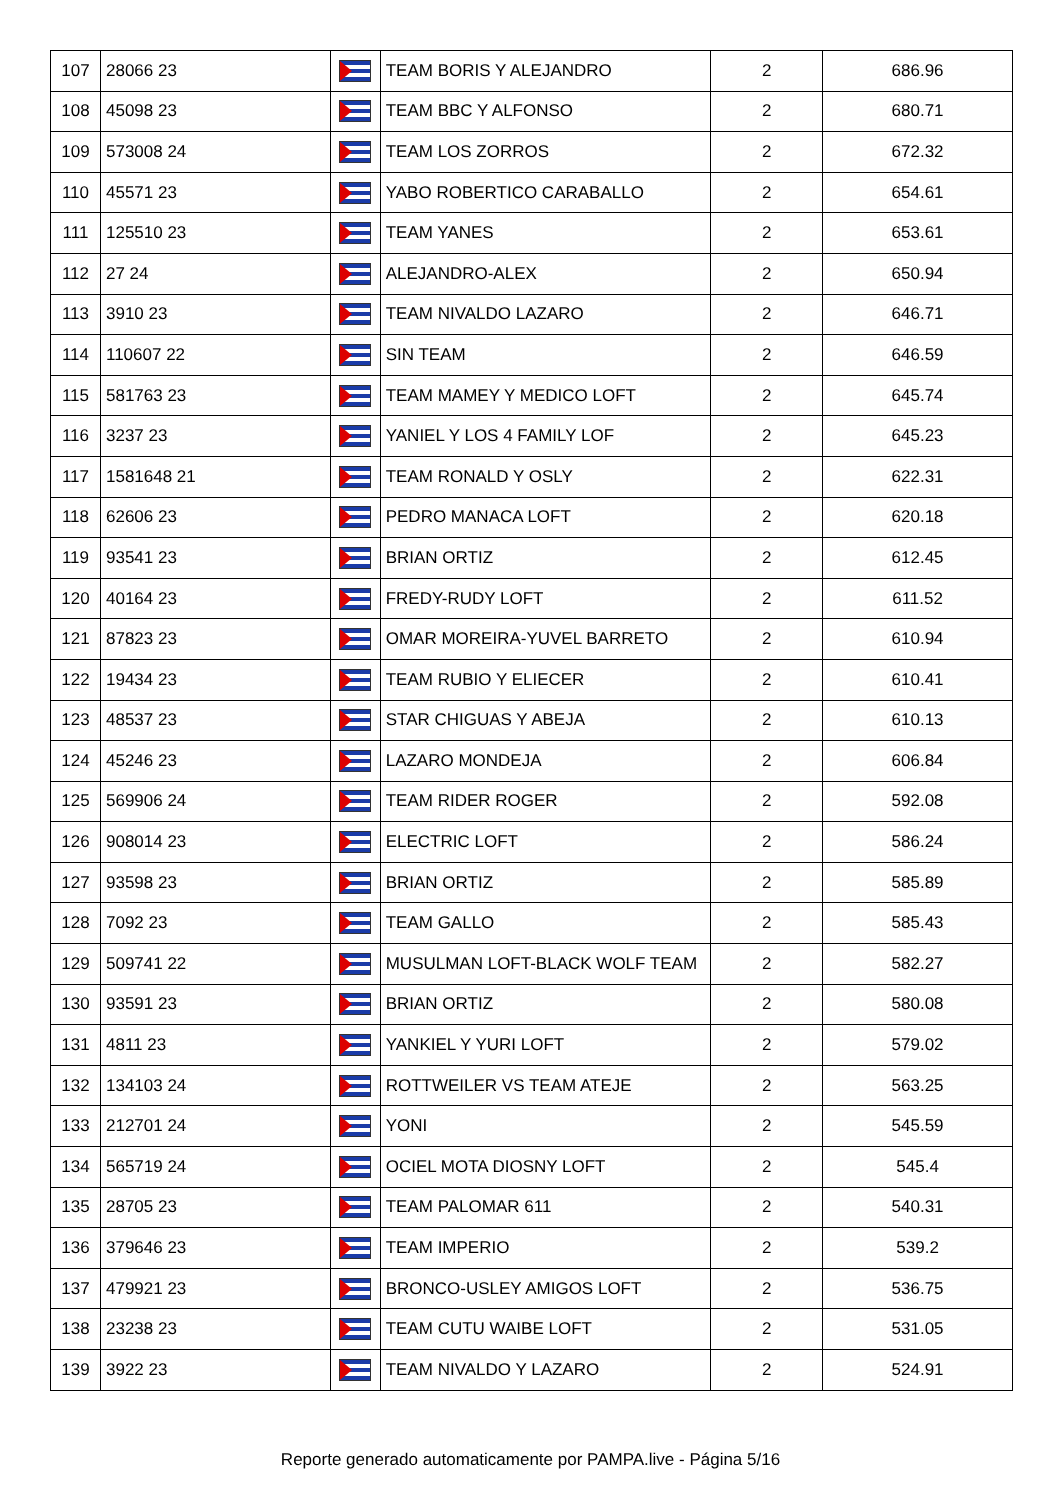| 107 | 28066 23 | | TEAM BORIS Y ALEJANDRO | 2 | 686.96 |
| 108 | 45098 23 | | TEAM BBC Y ALFONSO | 2 | 680.71 |
| 109 | 573008 24 | | TEAM LOS ZORROS | 2 | 672.32 |
| 110 | 45571 23 | | YABO ROBERTICO CARABALLO | 2 | 654.61 |
| 111 | 125510 23 | | TEAM YANES | 2 | 653.61 |
| 112 | 27 24 | | ALEJANDRO-ALEX | 2 | 650.94 |
| 113 | 3910 23 | | TEAM NIVALDO LAZARO | 2 | 646.71 |
| 114 | 110607 22 | | SIN TEAM | 2 | 646.59 |
| 115 | 581763 23 | | TEAM MAMEY Y MEDICO LOFT | 2 | 645.74 |
| 116 | 3237 23 | | YANIEL Y LOS 4 FAMILY LOF | 2 | 645.23 |
| 117 | 1581648 21 | | TEAM RONALD Y OSLY | 2 | 622.31 |
| 118 | 62606 23 | | PEDRO MANACA LOFT | 2 | 620.18 |
| 119 | 93541 23 | | BRIAN ORTIZ | 2 | 612.45 |
| 120 | 40164 23 | | FREDY-RUDY LOFT | 2 | 611.52 |
| 121 | 87823 23 | | OMAR MOREIRA-YUVEL BARRETO | 2 | 610.94 |
| 122 | 19434 23 | | TEAM RUBIO Y ELIECER | 2 | 610.41 |
| 123 | 48537 23 | | STAR CHIGUAS Y ABEJA | 2 | 610.13 |
| 124 | 45246 23 | | LAZARO MONDEJA | 2 | 606.84 |
| 125 | 569906 24 | | TEAM RIDER ROGER | 2 | 592.08 |
| 126 | 908014 23 | | ELECTRIC LOFT | 2 | 586.24 |
| 127 | 93598 23 | | BRIAN ORTIZ | 2 | 585.89 |
| 128 | 7092 23 | | TEAM GALLO | 2 | 585.43 |
| 129 | 509741 22 | | MUSULMAN LOFT-BLACK WOLF TEAM | 2 | 582.27 |
| 130 | 93591 23 | | BRIAN ORTIZ | 2 | 580.08 |
| 131 | 4811 23 | | YANKIEL Y YURI LOFT | 2 | 579.02 |
| 132 | 134103 24 | | ROTTWEILER VS TEAM ATEJE | 2 | 563.25 |
| 133 | 212701 24 | | YONI | 2 | 545.59 |
| 134 | 565719 24 | | OCIEL MOTA DIOSNY LOFT | 2 | 545.4 |
| 135 | 28705 23 | | TEAM PALOMAR 611 | 2 | 540.31 |
| 136 | 379646 23 | | TEAM IMPERIO | 2 | 539.2 |
| 137 | 479921 23 | | BRONCO-USLEY AMIGOS LOFT | 2 | 536.75 |
| 138 | 23238 23 | | TEAM CUTU WAIBE LOFT | 2 | 531.05 |
| 139 | 3922 23 | | TEAM NIVALDO Y LAZARO | 2 | 524.91 |
Reporte generado automaticamente por PAMPA.live - Página 5/16